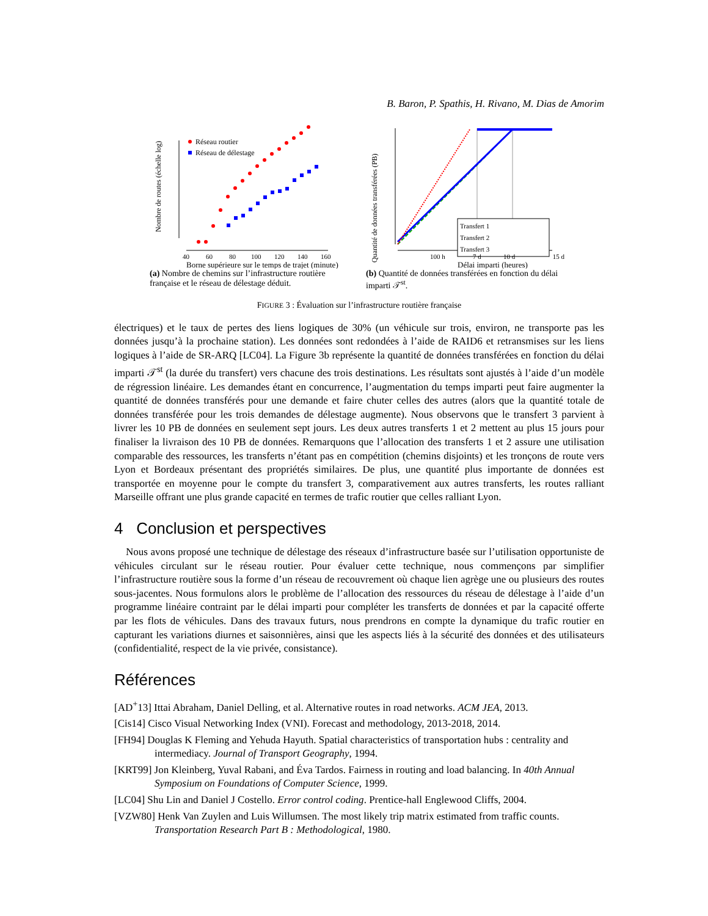B. Baron, P. Spathis, H. Rivano, M. Dias de Amorim
Nombre de routes (échelle log)
Réseau routier
Réseau de délestage
40
60
80
100
120
140
160
Borne supérieure sur le temps de trajet (minute)
(a) Nombre de chemins sur l’infrastructure routière française et le réseau de délestage déduit.
Quantité de données transférées (PB)
Transfert 1
Transfert 2
Transfert 3
100 h
7 d
10 d
15 d
Délai imparti (heures)
(b) Quantité de données transférées en fonction du délai imparti 𝒯<sup>st</sup>.
FIGURE 3 : Évaluation sur l’infrastructure routière française
électriques) et le taux de pertes des liens logiques de 30% (un véhicule sur trois, environ, ne transporte pas les données jusqu’à la prochaine station). Les données sont redondées à l’aide de RAID6 et retransmises sur les liens logiques à l’aide de SR-ARQ [LC04]. La Figure 3b représente la quantité de données transférées en fonction du délai imparti 𝒯<sup>st</sup> (la durée du transfert) vers chacune des trois destinations. Les résultats sont ajustés à l’aide d’un modèle de régression linéaire. Les demandes étant en concurrence, l’augmentation du temps imparti peut faire augmenter la quantité de données transférés pour une demande et faire chuter celles des autres (alors que la quantité totale de données transférée pour les trois demandes de délestage augmente). Nous observons que le transfert 3 parvient à livrer les 10 PB de données en seulement sept jours. Les deux autres transferts 1 et 2 mettent au plus 15 jours pour finaliser la livraison des 10 PB de données. Remarquons que l’allocation des transferts 1 et 2 assure une utilisation comparable des ressources, les transferts n’étant pas en compétition (chemins disjoints) et les tronçons de route vers Lyon et Bordeaux présentant des propriétés similaires. De plus, une quantité plus importante de données est transportée en moyenne pour le compte du transfert 3, comparativement aux autres transferts, les routes ralliant Marseille offrant une plus grande capacité en termes de trafic routier que celles ralliant Lyon.
4 Conclusion et perspectives
Nous avons proposé une technique de délestage des réseaux d’infrastructure basée sur l’utilisation opportuniste de véhicules circulant sur le réseau routier. Pour évaluer cette technique, nous commençons par simplifier l’infrastructure routière sous la forme d’un réseau de recouvrement où chaque lien agrège une ou plusieurs des routes sous-jacentes. Nous formulons alors le problème de l’allocation des ressources du réseau de délestage à l’aide d’un programme linéaire contraint par le délai imparti pour compléter les transferts de données et par la capacité offerte par les flots de véhicules. Dans des travaux futurs, nous prendrons en compte la dynamique du trafic routier en capturant les variations diurnes et saisonnières, ainsi que les aspects liés à la sécurité des données et des utilisateurs (confidentialité, respect de la vie privée, consistance).
Références
[AD<sup>+</sup>13] Ittai Abraham, Daniel Delling, et al. Alternative routes in road networks. ACM JEA, 2013.
[Cis14] Cisco Visual Networking Index (VNI). Forecast and methodology, 2013-2018, 2014.
[FH94] Douglas K Fleming and Yehuda Hayuth. Spatial characteristics of transportation hubs : centrality and intermediacy. Journal of Transport Geography, 1994.
[KRT99] Jon Kleinberg, Yuval Rabani, and Éva Tardos. Fairness in routing and load balancing. In 40th Annual Symposium on Foundations of Computer Science, 1999.
[LC04] Shu Lin and Daniel J Costello. Error control coding. Prentice-hall Englewood Cliffs, 2004.
[VZW80] Henk Van Zuylen and Luis Willumsen. The most likely trip matrix estimated from traffic counts. Transportation Research Part B : Methodological, 1980.